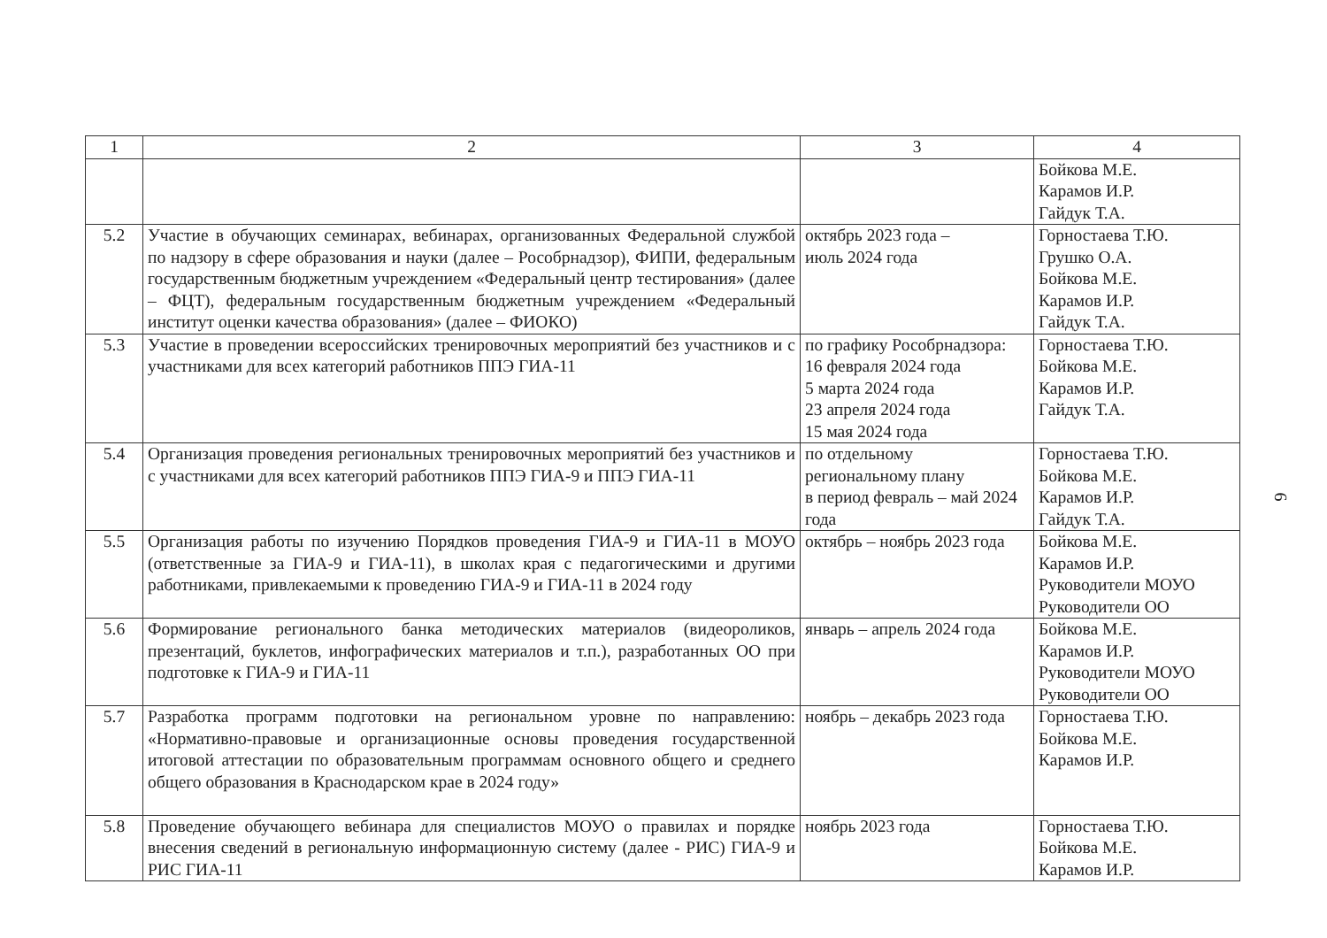| 1 | 2 | 3 | 4 |
| --- | --- | --- | --- |
| | | | Бойкова М.Е. Карамов И.Р. Гайдук Т.А. |
| 5.2 | Участие в обучающих семинарах, вебинарах, организованных Федеральной службой по надзору в сфере образования и науки (далее – Рособрнадзор), ФИПИ, федеральным государственным бюджетным учреждением «Федеральный центр тестирования» (далее – ФЦТ), федеральным государственным бюджетным учреждением «Федеральный институт оценки качества образования» (далее – ФИОКО) | октябрь 2023 года – июль 2024 года | Горностаева Т.Ю. Грушко О.А. Бойкова М.Е. Карамов И.Р. Гайдук Т.А. |
| 5.3 | Участие в проведении всероссийских тренировочных мероприятий без участников и с участниками для всех категорий работников ППЭ ГИА-11 | по графику Рособрнадзора: 16 февраля 2024 года 5 марта 2024 года 23 апреля 2024 года 15 мая 2024 года | Горностаева Т.Ю. Бойкова М.Е. Карамов И.Р. Гайдук Т.А. |
| 5.4 | Организация проведения региональных тренировочных мероприятий без участников и с участниками для всех категорий работников ППЭ ГИА-9 и ППЭ ГИА-11 | по отдельному региональному плану в период февраль – май 2024 года | Горностаева Т.Ю. Бойкова М.Е. Карамов И.Р. Гайдук Т.А. |
| 5.5 | Организация работы по изучению Порядков проведения ГИА-9 и ГИА-11 в МОУО (ответственные за ГИА-9 и ГИА-11), в школах края с педагогическими и другими работниками, привлекаемыми к проведению ГИА-9 и ГИА-11 в 2024 году | октябрь – ноябрь 2023 года | Бойкова М.Е. Карамов И.Р. Руководители МОУО Руководители ОО |
| 5.6 | Формирование регионального банка методических материалов (видеороликов, презентаций, буклетов, инфографических материалов и т.п.), разработанных ОО при подготовке к ГИА-9 и ГИА-11 | январь – апрель 2024 года | Бойкова М.Е. Карамов И.Р. Руководители МОУО Руководители ОО |
| 5.7 | Разработка программ подготовки на региональном уровне по направлению: «Нормативно-правовые и организационные основы проведения государственной итоговой аттестации по образовательным программам основного общего и среднего общего образования в Краснодарском крае в 2024 году» | ноябрь – декабрь 2023 года | Горностаева Т.Ю. Бойкова М.Е. Карамов И.Р. |
| 5.8 | Проведение обучающего вебинара для специалистов МОУО о правилах и порядке внесения сведений в региональную информационную систему (далее - РИС) ГИА-9 и РИС ГИА-11 | ноябрь 2023 года | Горностаева Т.Ю. Бойкова М.Е. Карамов И.Р. |
6